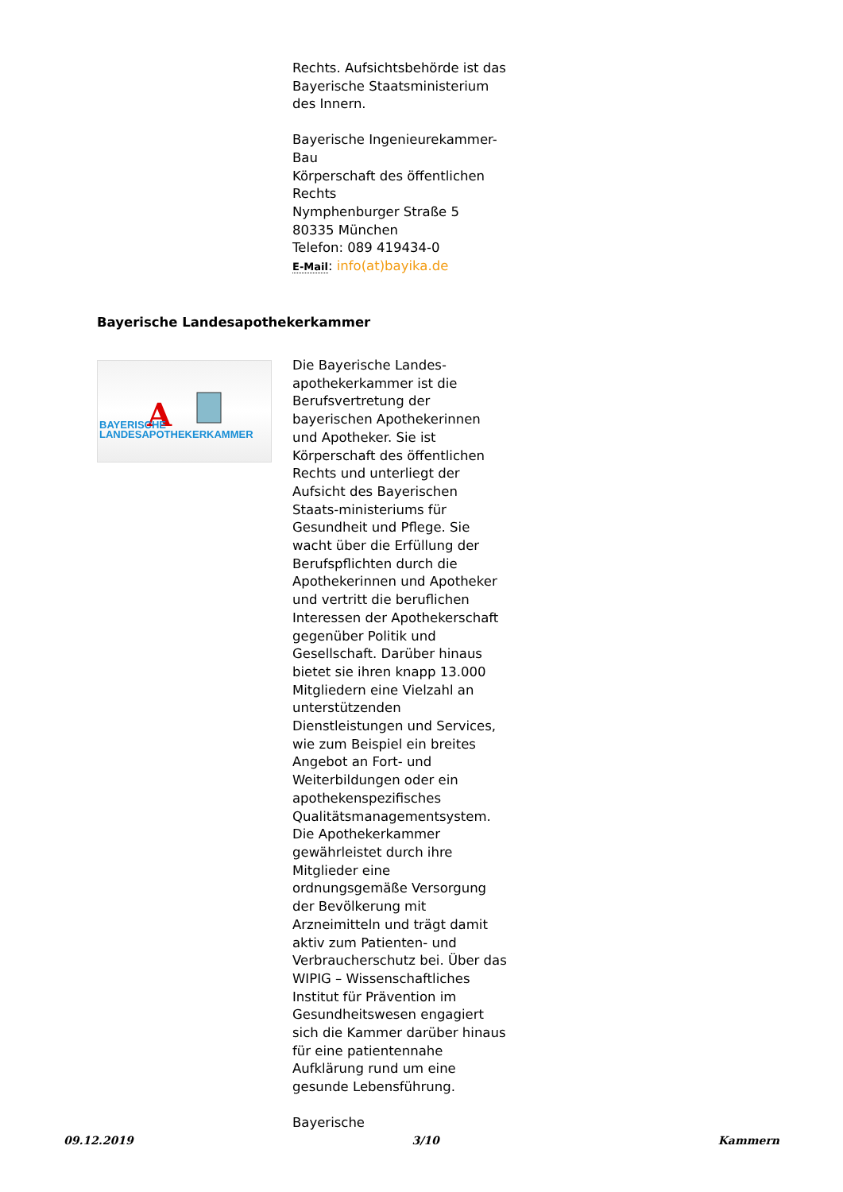Rechts. Aufsichtsbehörde ist das Bayerische Staatsministerium des Innern.
Bayerische Ingenieurekammer-Bau
Körperschaft des öffentlichen Rechts
Nymphenburger Straße 5
80335 München
Telefon: 089 419434-0
E-Mail: info(at)bayika.de
Bayerische Landesapothekerkammer
A
BAYERISCHE
LANDESAPOTHEKERKAMMER
Die Bayerische Landes-apothekerkammer ist die Berufsvertretung der bayerischen Apothekerinnen und Apotheker. Sie ist Körperschaft des öffentlichen Rechts und unterliegt der Aufsicht des Bayerischen Staats-ministeriums für Gesundheit und Pflege. Sie wacht über die Erfüllung der Berufspflichten durch die Apothekerinnen und Apotheker und vertritt die beruflichen Interessen der Apothekerschaft gegenüber Politik und Gesellschaft. Darüber hinaus bietet sie ihren knapp 13.000 Mitgliedern eine Vielzahl an unterstützenden Dienstleistungen und Services, wie zum Beispiel ein breites Angebot an Fort- und Weiterbildungen oder ein apothekenspezifisches Qualitätsmanagementsystem. Die Apothekerkammer gewährleistet durch ihre Mitglieder eine ordnungsgemäße Versorgung der Bevölkerung mit Arzneimitteln und trägt damit aktiv zum Patienten- und Verbraucherschutz bei. Über das WIPIG – Wissenschaftliches Institut für Prävention im Gesundheitswesen engagiert sich die Kammer darüber hinaus für eine patientennahe Aufklärung rund um eine gesunde Lebensführung.
Bayerische
09.12.2019 3/10 Kammern